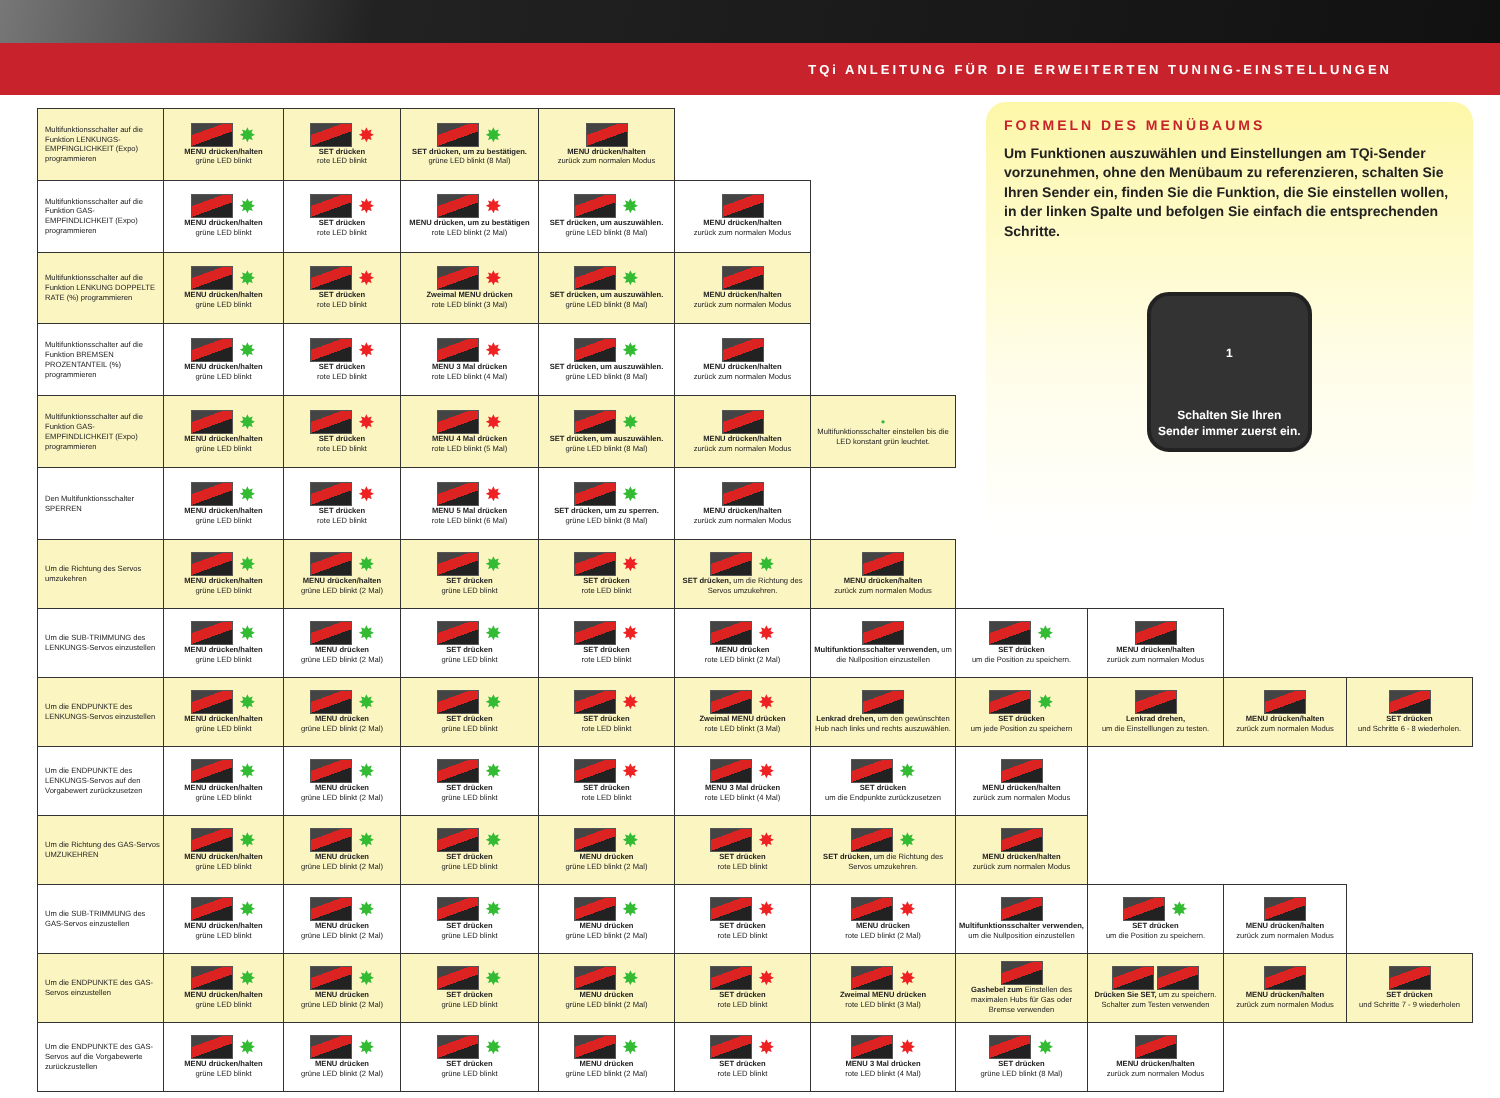TQi ANLEITUNG FÜR DIE ERWEITERTEN TUNING-EINSTELLUNGEN
| Multifunktionsschalter auf die Funktion LENKUNGS-EMPFINGLICHKEIT (Expo) programmieren | ✸ MENU drücken/halten grüne LED blinkt | ✸ SET drücken rote LED blinkt | ✸ SET drücken, um zu bestätigen. grüne LED blinkt (8 Mal) | MENU drücken/halten zurück zum normalen Modus | | | FORMELN DES MENÜBAUMS Um Funktionen auszuwählen und Einstellungen am TQi-Sender vorzunehmen, ohne den Menübaum zu referenzieren, schalten Sie Ihren Sender ein, finden Sie die Funktion, die Sie einstellen wollen, in der linken Spalte und befolgen Sie einfach die entsprechenden Schritte. 1 Schalten Sie Ihren Sender immer zuerst ein. | | | |
| Multifunktionsschalter auf die Funktion GAS-EMPFINDLICHKEIT (Expo) programmieren | ✸ MENU drücken/halten grüne LED blinkt | ✸ SET drücken rote LED blinkt | ✸ MENU drücken, um zu bestätigen rote LED blinkt (2 Mal) | ✸ SET drücken, um auszuwählen. grüne LED blinkt (8 Mal) | MENU drücken/halten zurück zum normalen Modus | | | | | |
| Multifunktionsschalter auf die Funktion LENKUNG DOPPELTE RATE (%) programmieren | ✸ MENU drücken/halten grüne LED blinkt | ✸ SET drücken rote LED blinkt | ✸ Zweimal MENU drücken rote LED blinkt (3 Mal) | ✸ SET drücken, um auszuwählen. grüne LED blinkt (8 Mal) | MENU drücken/halten zurück zum normalen Modus | | | | | |
| Multifunktionsschalter auf die Funktion BREMSEN PROZENTANTEIL (%) programmieren | ✸ MENU drücken/halten grüne LED blinkt | ✸ SET drücken rote LED blinkt | ✸ MENU 3 Mal drücken rote LED blinkt (4 Mal) | ✸ SET drücken, um auszuwählen. grüne LED blinkt (8 Mal) | MENU drücken/halten zurück zum normalen Modus | | | | | |
| Multifunktionsschalter auf die Funktion GAS-EMPFINDLICHKEIT (Expo) programmieren | ✸ MENU drücken/halten grüne LED blinkt | ✸ SET drücken rote LED blinkt | ✸ MENU 4 Mal drücken rote LED blinkt (5 Mal) | ✸ SET drücken, um auszuwählen. grüne LED blinkt (8 Mal) | MENU drücken/halten zurück zum normalen Modus | ● Multifunktionsschalter einstellen bis die LED konstant grün leuchtet. | | | | |
| Den Multifunktionsschalter SPERREN | ✸ MENU drücken/halten grüne LED blinkt | ✸ SET drücken rote LED blinkt | ✸ MENU 5 Mal drücken rote LED blinkt (6 Mal) | ✸ SET drücken, um zu sperren. grüne LED blinkt (8 Mal) | MENU drücken/halten zurück zum normalen Modus | | | | | |
| Um die Richtung des Servos umzukehren | ✸ MENU drücken/halten grüne LED blinkt | ✸ MENU drücken/halten grüne LED blinkt (2 Mal) | ✸ SET drücken grüne LED blinkt | ✸ SET drücken rote LED blinkt | ✸ SET drücken, um die Richtung des Servos umzukehren. | MENU drücken/halten zurück zum normalen Modus | | | | |
| Um die SUB-TRIMMUNG des LENKUNGS-Servos einzustellen | ✸ MENU drücken/halten grüne LED blinkt | ✸ MENU drücken grüne LED blinkt (2 Mal) | ✸ SET drücken grüne LED blinkt | ✸ SET drücken rote LED blinkt | ✸ MENU drücken rote LED blinkt (2 Mal) | Multifunktionsschalter verwenden, um die Nullposition einzustellen | ✸ SET drücken um die Position zu speichern. | MENU drücken/halten zurück zum normalen Modus | | |
| Um die ENDPUNKTE des LENKUNGS-Servos einzustellen | ✸ MENU drücken/halten grüne LED blinkt | ✸ MENU drücken grüne LED blinkt (2 Mal) | ✸ SET drücken grüne LED blinkt | ✸ SET drücken rote LED blinkt | ✸ Zweimal MENU drücken rote LED blinkt (3 Mal) | Lenkrad drehen, um den gewünschten Hub nach links und rechts auszuwählen. | ✸ SET drücken um jede Position zu speichern | Lenkrad drehen, um die Einstelllungen zu testen. | MENU drücken/halten zurück zum normalen Modus | SET drücken und Schritte 6 - 8 wiederholen. |
| Um die ENDPUNKTE des LENKUNGS-Servos auf den Vorgabewert zurückzusetzen | ✸ MENU drücken/halten grüne LED blinkt | ✸ MENU drücken grüne LED blinkt (2 Mal) | ✸ SET drücken grüne LED blinkt | ✸ SET drücken rote LED blinkt | ✸ MENU 3 Mal drücken rote LED blinkt (4 Mal) | ✸ SET drücken um die Endpunkte zurückzusetzen | MENU drücken/halten zurück zum normalen Modus | | | |
| Um die Richtung des GAS-Servos UMZUKEHREN | ✸ MENU drücken/halten grüne LED blinkt | ✸ MENU drücken grüne LED blinkt (2 Mal) | ✸ SET drücken grüne LED blinkt | ✸ MENU drücken grüne LED blinkt (2 Mal) | ✸ SET drücken rote LED blinkt | ✸ SET drücken, um die Richtung des Servos umzukehren. | MENU drücken/halten zurück zum normalen Modus | | | |
| Um die SUB-TRIMMUNG des GAS-Servos einzustellen | ✸ MENU drücken/halten grüne LED blinkt | ✸ MENU drücken grüne LED blinkt (2 Mal) | ✸ SET drücken grüne LED blinkt | ✸ MENU drücken grüne LED blinkt (2 Mal) | ✸ SET drücken rote LED blinkt | ✸ MENU drücken rote LED blinkt (2 Mal) | Multifunktionsschalter verwenden, um die Nullposition einzustellen | ✸ SET drücken um die Position zu speichern. | MENU drücken/halten zurück zum normalen Modus | |
| Um die ENDPUNKTE des GAS-Servos einzustellen | ✸ MENU drücken/halten grüne LED blinkt | ✸ MENU drücken grüne LED blinkt (2 Mal) | ✸ SET drücken grüne LED blinkt | ✸ MENU drücken grüne LED blinkt (2 Mal) | ✸ SET drücken rote LED blinkt | ✸ Zweimal MENU drücken rote LED blinkt (3 Mal) | Gashebel zum Einstellen des maximalen Hubs für Gas oder Bremse verwenden | Drücken Sie SET, um zu speichern. Schalter zum Testen verwenden | MENU drücken/halten zurück zum normalen Modus | SET drücken und Schritte 7 - 9 wiederholen |
| Um die ENDPUNKTE des GAS-Servos auf die Vorgabewerte zurückzustellen | ✸ MENU drücken/halten grüne LED blinkt | ✸ MENU drücken grüne LED blinkt (2 Mal) | ✸ SET drücken grüne LED blinkt | ✸ MENU drücken grüne LED blinkt (2 Mal) | ✸ SET drücken rote LED blinkt | ✸ MENU 3 Mal drücken rote LED blinkt (4 Mal) | ✸ SET drücken grüne LED blinkt (8 Mal) | MENU drücken/halten zurück zum normalen Modus | | |